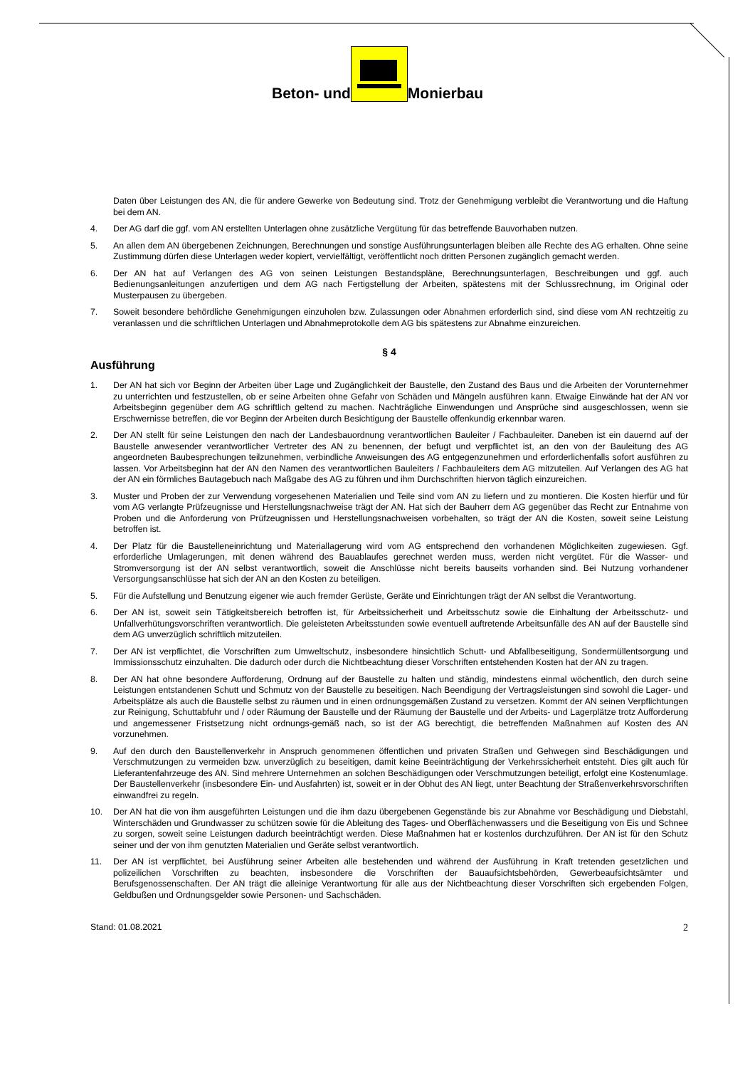Beton- und Monierbau
Daten über Leistungen des AN, die für andere Gewerke von Bedeutung sind. Trotz der Genehmigung verbleibt die Verantwortung und die Haftung bei dem AN.
4. Der AG darf die ggf. vom AN erstellten Unterlagen ohne zusätzliche Vergütung für das betreffende Bauvorhaben nutzen.
5. An allen dem AN übergebenen Zeichnungen, Berechnungen und sonstige Ausführungsunterlagen bleiben alle Rechte des AG erhalten. Ohne seine Zustimmung dürfen diese Unterlagen weder kopiert, vervielfältigt, veröffentlicht noch dritten Personen zugänglich gemacht werden.
6. Der AN hat auf Verlangen des AG von seinen Leistungen Bestandspläne, Berechnungsunterlagen, Beschreibungen und ggf. auch Bedienungsanleitungen anzufertigen und dem AG nach Fertigstellung der Arbeiten, spätestens mit der Schlussrechnung, im Original oder Musterpausen zu übergeben.
7. Soweit besondere behördliche Genehmigungen einzuholen bzw. Zulassungen oder Abnahmen erforderlich sind, sind diese vom AN rechtzeitig zu veranlassen und die schriftlichen Unterlagen und Abnahmeprotokolle dem AG bis spätestens zur Abnahme einzureichen.
§ 4
Ausführung
1. Der AN hat sich vor Beginn der Arbeiten über Lage und Zugänglichkeit der Baustelle, den Zustand des Baus und die Arbeiten der Vorunternehmer zu unterrichten und festzustellen, ob er seine Arbeiten ohne Gefahr von Schäden und Mängeln ausführen kann. Etwaige Einwände hat der AN vor Arbeitsbeginn gegenüber dem AG schriftlich geltend zu machen. Nachträgliche Einwendungen und Ansprüche sind ausgeschlossen, wenn sie Erschwernisse betreffen, die vor Beginn der Arbeiten durch Besichtigung der Baustelle offenkundig erkennbar waren.
2. Der AN stellt für seine Leistungen den nach der Landesbauordnung verantwortlichen Bauleiter / Fachbauleiter. Daneben ist ein dauernd auf der Baustelle anwesender verantwortlicher Vertreter des AN zu benennen, der befugt und verpflichtet ist, an den von der Bauleitung des AG angeordneten Baubesprechungen teilzunehmen, verbindliche Anweisungen des AG entgegenzunehmen und erforderlichenfalls sofort ausführen zu lassen. Vor Arbeitsbeginn hat der AN den Namen des verantwortlichen Bauleiters / Fachbauleiters dem AG mitzuteilen. Auf Verlangen des AG hat der AN ein förmliches Bautagebuch nach Maßgabe des AG zu führen und ihm Durchschriften hiervon täglich einzureichen.
3. Muster und Proben der zur Verwendung vorgesehenen Materialien und Teile sind vom AN zu liefern und zu montieren. Die Kosten hierfür und für vom AG verlangte Prüfzeugnisse und Herstellungsnachweise trägt der AN. Hat sich der Bauherr dem AG gegenüber das Recht zur Entnahme von Proben und die Anforderung von Prüfzeugnissen und Herstellungsnachweisen vorbehalten, so trägt der AN die Kosten, soweit seine Leistung betroffen ist.
4. Der Platz für die Baustelleneinrichtung und Materiallagerung wird vom AG entsprechend den vorhandenen Möglichkeiten zugewiesen. Ggf. erforderliche Umlagerungen, mit denen während des Bauablaufes gerechnet werden muss, werden nicht vergütet. Für die Wasser- und Stromversorgung ist der AN selbst verantwortlich, soweit die Anschlüsse nicht bereits bauseits vorhanden sind. Bei Nutzung vorhandener Versorgungsanschlüsse hat sich der AN an den Kosten zu beteiligen.
5. Für die Aufstellung und Benutzung eigener wie auch fremder Gerüste, Geräte und Einrichtungen trägt der AN selbst die Verantwortung.
6. Der AN ist, soweit sein Tätigkeitsbereich betroffen ist, für Arbeitssicherheit und Arbeitsschutz sowie die Einhaltung der Arbeitsschutz- und Unfallverhütungsvorschriften verantwortlich. Die geleisteten Arbeitsstunden sowie eventuell auftretende Arbeitsunfälle des AN auf der Baustelle sind dem AG unverzüglich schriftlich mitzuteilen.
7. Der AN ist verpflichtet, die Vorschriften zum Umweltschutz, insbesondere hinsichtlich Schutt- und Abfallbeseitigung, Sondermüllentsorgung und Immissionsschutz einzuhalten. Die dadurch oder durch die Nichtbeachtung dieser Vorschriften entstehenden Kosten hat der AN zu tragen.
8. Der AN hat ohne besondere Aufforderung, Ordnung auf der Baustelle zu halten und ständig, mindestens einmal wöchentlich, den durch seine Leistungen entstandenen Schutt und Schmutz von der Baustelle zu beseitigen. Nach Beendigung der Vertragsleistungen sind sowohl die Lager- und Arbeitsplätze als auch die Baustelle selbst zu räumen und in einen ordnungsgemäßen Zustand zu versetzen. Kommt der AN seinen Verpflichtungen zur Reinigung, Schuttabfuhr und / oder Räumung der Baustelle und der Räumung der Baustelle und der Arbeits- und Lagerplätze trotz Aufforderung und angemessener Fristsetzung nicht ordnungs-gemäß nach, so ist der AG berechtigt, die betreffenden Maßnahmen auf Kosten des AN vorzunehmen.
9. Auf den durch den Baustellenverkehr in Anspruch genommenen öffentlichen und privaten Straßen und Gehwegen sind Beschädigungen und Verschmutzungen zu vermeiden bzw. unverzüglich zu beseitigen, damit keine Beeinträchtigung der Verkehrssicherheit entsteht. Dies gilt auch für Lieferantenfahrzeuge des AN. Sind mehrere Unternehmen an solchen Beschädigungen oder Verschmutzungen beteiligt, erfolgt eine Kostenumlage. Der Baustellenverkehr (insbesondere Ein- und Ausfahrten) ist, soweit er in der Obhut des AN liegt, unter Beachtung der Straßenverkehrsvorschriften einwandfrei zu regeln.
10. Der AN hat die von ihm ausgeführten Leistungen und die ihm dazu übergebenen Gegenstände bis zur Abnahme vor Beschädigung und Diebstahl, Winterschäden und Grundwasser zu schützen sowie für die Ableitung des Tages- und Oberflächenwassers und die Beseitigung von Eis und Schnee zu sorgen, soweit seine Leistungen dadurch beeinträchtigt werden. Diese Maßnahmen hat er kostenlos durchzuführen. Der AN ist für den Schutz seiner und der von ihm genutzten Materialien und Geräte selbst verantwortlich.
11. Der AN ist verpflichtet, bei Ausführung seiner Arbeiten alle bestehenden und während der Ausführung in Kraft tretenden gesetzlichen und polizeilichen Vorschriften zu beachten, insbesondere die Vorschriften der Bauaufsichtsbehörden, Gewerbeaufsichtsämter und Berufsgenossenschaften. Der AN trägt die alleinige Verantwortung für alle aus der Nichtbeachtung dieser Vorschriften sich ergebenden Folgen, Geldbußen und Ordnungsgelder sowie Personen- und Sachschäden.
Stand: 01.08.2021 2